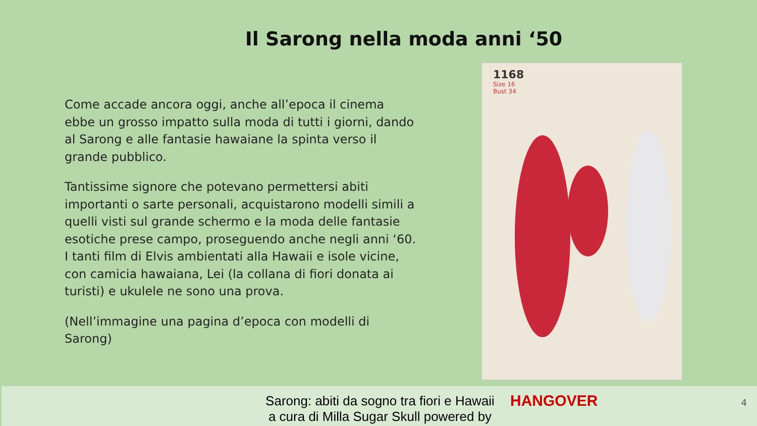Il Sarong nella moda anni ‘50
Come accade ancora oggi, anche all’epoca il cinema ebbe un grosso impatto sulla moda di tutti i giorni, dando al Sarong e alle fantasie hawaiane la spinta verso il grande pubblico.
Tantissime signore che potevano permettersi abiti importanti o sarte personali, acquistarono modelli simili a quelli visti sul grande schermo e la moda delle fantasie esotiche prese campo, proseguendo anche negli anni ‘60. I tanti film di Elvis ambientati alla Hawaii e isole vicine, con camicia hawaiana, Lei (la collana di fiori donata ai turisti) e ukulele ne sono una prova.
(Nell’immagine una pagina d’epoca con modelli di Sarong)
1168
Size 16
Bust 34
Sarong: abiti da sogno tra fiori e Hawaii
a cura di Milla Sugar Skull powered by
HANGOVER 4